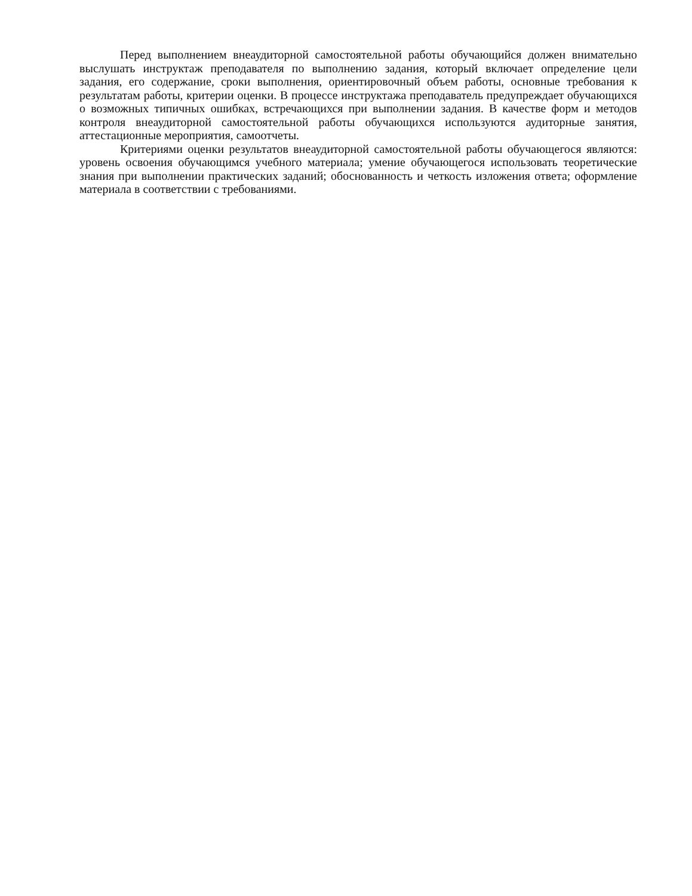Перед выполнением внеаудиторной самостоятельной работы обучающийся должен внимательно выслушать инструктаж преподавателя по выполнению задания, который включает определение цели задания, его содержание, сроки выполнения, ориентировочный объем работы, основные требования к результатам работы, критерии оценки. В процессе инструктажа преподаватель предупреждает обучающихся о возможных типичных ошибках, встречающихся при выполнении задания. В качестве форм и методов контроля внеаудиторной самостоятельной работы обучающихся используются аудиторные занятия, аттестационные мероприятия, самоотчеты.
Критериями оценки результатов внеаудиторной самостоятельной работы обучающегося являются: уровень освоения обучающимся учебного материала; умение обучающегося использовать теоретические знания при выполнении практических заданий; обоснованность и четкость изложения ответа; оформление материала в соответствии с требованиями.